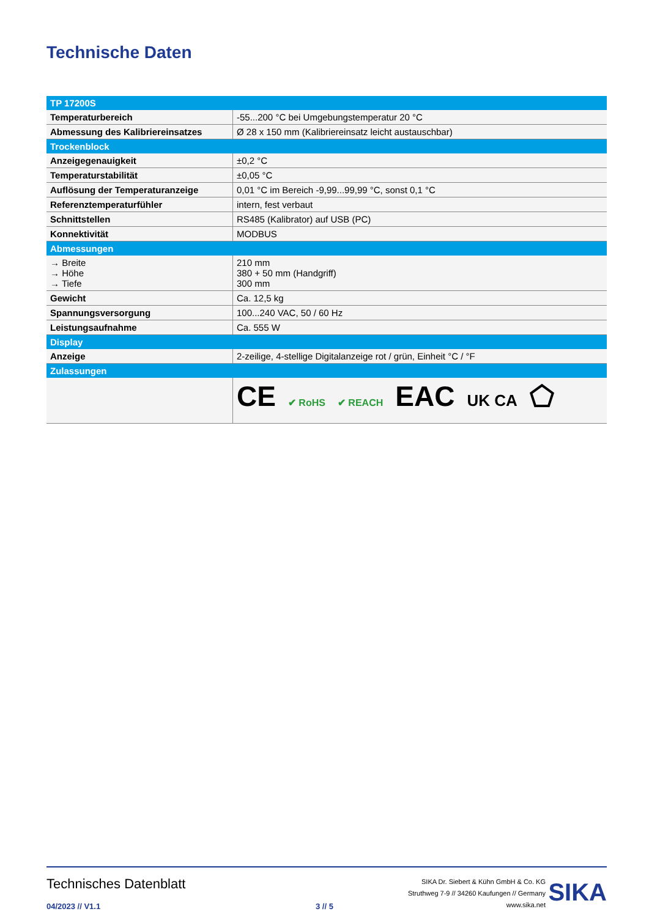Technische Daten
| TP 17200S | |
| --- | --- |
| Temperaturbereich | -55...200 °C bei Umgebungstemperatur 20 °C |
| Abmessung des Kalibriereinsatzes | Ø 28 x 150 mm (Kalibriereinsatz leicht austauschbar) |
| Trockenblock | |
| Anzeigegenauigkeit | ±0,2 °C |
| Temperaturstabilität | ±0,05 °C |
| Auflösung der Temperaturanzeige | 0,01 °C im Bereich -9,99...99,99 °C, sonst 0,1 °C |
| Referenztemperaturfühler | intern, fest verbaut |
| Schnittstellen | RS485 (Kalibrator) auf USB (PC) |
| Konnektivität | MODBUS |
| Abmessungen | |
| → Breite → Höhe → Tiefe | 210 mm 380 + 50 mm (Handgriff) 300 mm |
| Gewicht | Ca. 12,5 kg |
| Spannungsversorgung | 100...240 VAC, 50 / 60 Hz |
| Leistungsaufnahme | Ca. 555 W |
| Display | |
| Anzeige | 2-zeilige, 4-stellige Digitalanzeige rot / grün, Einheit °C / °F |
| Zulassungen | |
| | CE ✔ RoHS ✔ REACH EAC UK CA ⬠ |
Technisches Datenblatt
04/2023 // V1.1 3 // 5
SIKA Dr. Siebert & Kühn GmbH & Co. KG
Struthweg 7-9 // 34260 Kaufungen // Germany
www.sika.net
SIKA